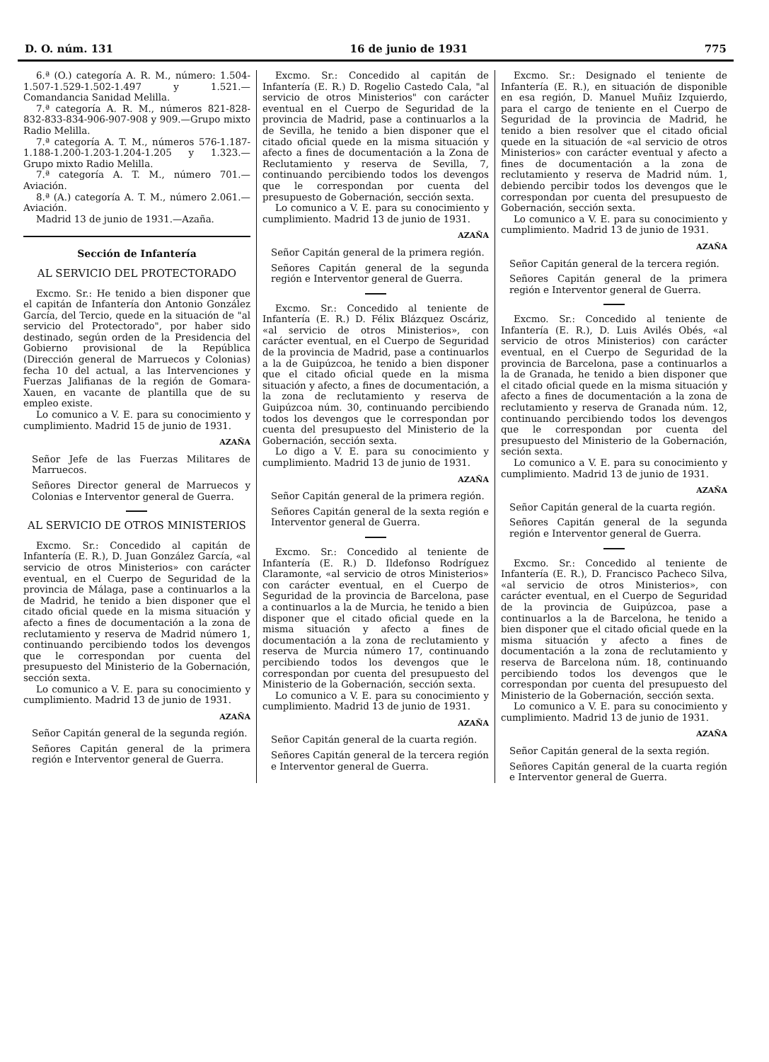D. O. núm. 131 16 de junio de 1931 775
6.ª (O.) categoría A. R. M., número: 1.504-1.507-1.529-1.502-1.497 y 1.521.—Comandancia Sanidad Melilla.
7.ª categoría A. R. M., números 821-828-832-833-834-906-907-908 y 909.—Grupo mixto Radio Melilla.
7.ª categoría A. T. M., números 576-1.187-1.188-1.200-1.203-1.204-1.205 y 1.323.—Grupo mixto Radio Melilla.
7.ª categoría A. T. M., número 701.—Aviación.
8.ª (A.) categoría A. T. M., número 2.061.—Aviación.
Madrid 13 de junio de 1931.—Azaña.
Sección de Infantería
AL SERVICIO DEL PROTECTORADO
Excmo. Sr.: He tenido a bien disponer que el capitán de Infantería don Antonio González García, del Tercio, quede en la situación de "al servicio del Protectorado", por haber sido destinado, según orden de la Presidencia del Gobierno provisional de la República (Dirección general de Marruecos y Colonias) fecha 10 del actual, a las Intervenciones y Fuerzas Jalifianas de la región de Gomara-Xauen, en vacante de plantilla que de su empleo existe.
Lo comunico a V. E. para su conocimiento y cumplimiento. Madrid 15 de junio de 1931.
AZAÑA
Señor Jefe de las Fuerzas Militares de Marruecos.
Señores Director general de Marruecos y Colonias e Interventor general de Guerra.
AL SERVICIO DE OTROS MINISTERIOS
Excmo. Sr.: Concedido al capitán de Infantería (E. R.), D. Juan González García, «al servicio de otros Ministerios» con carácter eventual, en el Cuerpo de Seguridad de la provincia de Málaga, pase a continuarlos a la de Madrid, he tenido a bien disponer que el citado oficial quede en la misma situación y afecto a fines de documentación a la zona de reclutamiento y reserva de Madrid número 1, continuando percibiendo todos los devengos que le correspondan por cuenta del presupuesto del Ministerio de la Gobernación, sección sexta.
Lo comunico a V. E. para su conocimiento y cumplimiento. Madrid 13 de junio de 1931.
AZAÑA
Señor Capitán general de la segunda región.
Señores Capitán general de la primera región e Interventor general de Guerra.
Excmo. Sr.: Concedido al capitán de Infantería (E. R.) D. Rogelio Castedo Cala, "al servicio de otros Ministerios" con carácter eventual en el Cuerpo de Seguridad de la provincia de Madrid, pase a continuarlos a la de Sevilla, he tenido a bien disponer que el citado oficial quede en la misma situación y afecto a fines de documentación a la Zona de Reclutamiento y reserva de Sevilla, 7, continuando percibiendo todos los devengos que le correspondan por cuenta del presupuesto de Gobernación, sección sexta.
Lo comunico a V. E. para su conocimiento y cumplimiento. Madrid 13 de junio de 1931.
AZAÑA
Señor Capitán general de la primera región.
Señores Capitán general de la segunda región e Interventor general de Guerra.
Excmo. Sr.: Concedido al teniente de Infantería (E. R.) D. Félix Blázquez Oscáriz, «al servicio de otros Ministerios», con carácter eventual, en el Cuerpo de Seguridad de la provincia de Madrid, pase a continuarlos a la de Guipúzcoa, he tenido a bien disponer que el citado oficial quede en la misma situación y afecto, a fines de documentación, a la zona de reclutamiento y reserva de Guipúzcoa núm. 30, continuando percibiendo todos los devengos que le correspondan por cuenta del presupuesto del Ministerio de la Gobernación, sección sexta.
Lo digo a V. E. para su conocimiento y cumplimiento. Madrid 13 de junio de 1931.
AZAÑA
Señor Capitán general de la primera región.
Señores Capitán general de la sexta región e Interventor general de Guerra.
Excmo. Sr.: Concedido al teniente de Infantería (E. R.) D. Ildefonso Rodríguez Claramonte, «al servicio de otros Ministerios» con carácter eventual, en el Cuerpo de Seguridad de la provincia de Barcelona, pase a continuarlos a la de Murcia, he tenido a bien disponer que el citado oficial quede en la misma situación y afecto a fines de documentación a la zona de reclutamiento y reserva de Murcia número 17, continuando percibiendo todos los devengos que le correspondan por cuenta del presupuesto del Ministerio de la Gobernación, sección sexta.
Lo comunico a V. E. para su conocimiento y cumplimiento. Madrid 13 de junio de 1931.
AZAÑA
Señor Capitán general de la cuarta región.
Señores Capitán general de la tercera región e Interventor general de Guerra.
Excmo. Sr.: Designado el teniente de Infantería (E. R.), en situación de disponible en esa región, D. Manuel Muñiz Izquierdo, para el cargo de teniente en el Cuerpo de Seguridad de la provincia de Madrid, he tenido a bien resolver que el citado oficial quede en la situación de «al servicio de otros Ministerios» con carácter eventual y afecto a fines de documentación a la zona de reclutamiento y reserva de Madrid núm. 1, debiendo percibir todos los devengos que le correspondan por cuenta del presupuesto de Gobernación, sección sexta.
Lo comunico a V. E. para su conocimiento y cumplimiento. Madrid 13 de junio de 1931.
AZAÑA
Señor Capitán general de la tercera región.
Señores Capitán general de la primera región e Interventor general de Guerra.
Excmo. Sr.: Concedido al teniente de Infantería (E. R.), D. Luis Avilés Obés, «al servicio de otros Ministerios) con carácter eventual, en el Cuerpo de Seguridad de la provincia de Barcelona, pase a continuarlos a la de Granada, he tenido a bien disponer que el citado oficial quede en la misma situación y afecto a fines de documentación a la zona de reclutamiento y reserva de Granada núm. 12, continuando percibiendo todos los devengos que le correspondan por cuenta del presupuesto del Ministerio de la Gobernación, seción sexta.
Lo comunico a V. E. para su conocimiento y cumplimiento. Madrid 13 de junio de 1931.
AZAÑA
Señor Capitán general de la cuarta región.
Señores Capitán general de la segunda región e Interventor general de Guerra.
Excmo. Sr.: Concedido al teniente de Infantería (E. R.), D. Francisco Pacheco Silva, «al servicio de otros Ministerios», con carácter eventual, en el Cuerpo de Seguridad de la provincia de Guipúzcoa, pase a continuarlos a la de Barcelona, he tenido a bien disponer que el citado oficial quede en la misma situación y afecto a fines de documentación a la zona de reclutamiento y reserva de Barcelona núm. 18, continuando percibiendo todos los devengos que le correspondan por cuenta del presupuesto del Ministerio de la Gobernación, sección sexta.
Lo comunico a V. E. para su conocimiento y cumplimiento. Madrid 13 de junio de 1931.
AZAÑA
Señor Capitán general de la sexta región.
Señores Capitán general de la cuarta región e Interventor general de Guerra.